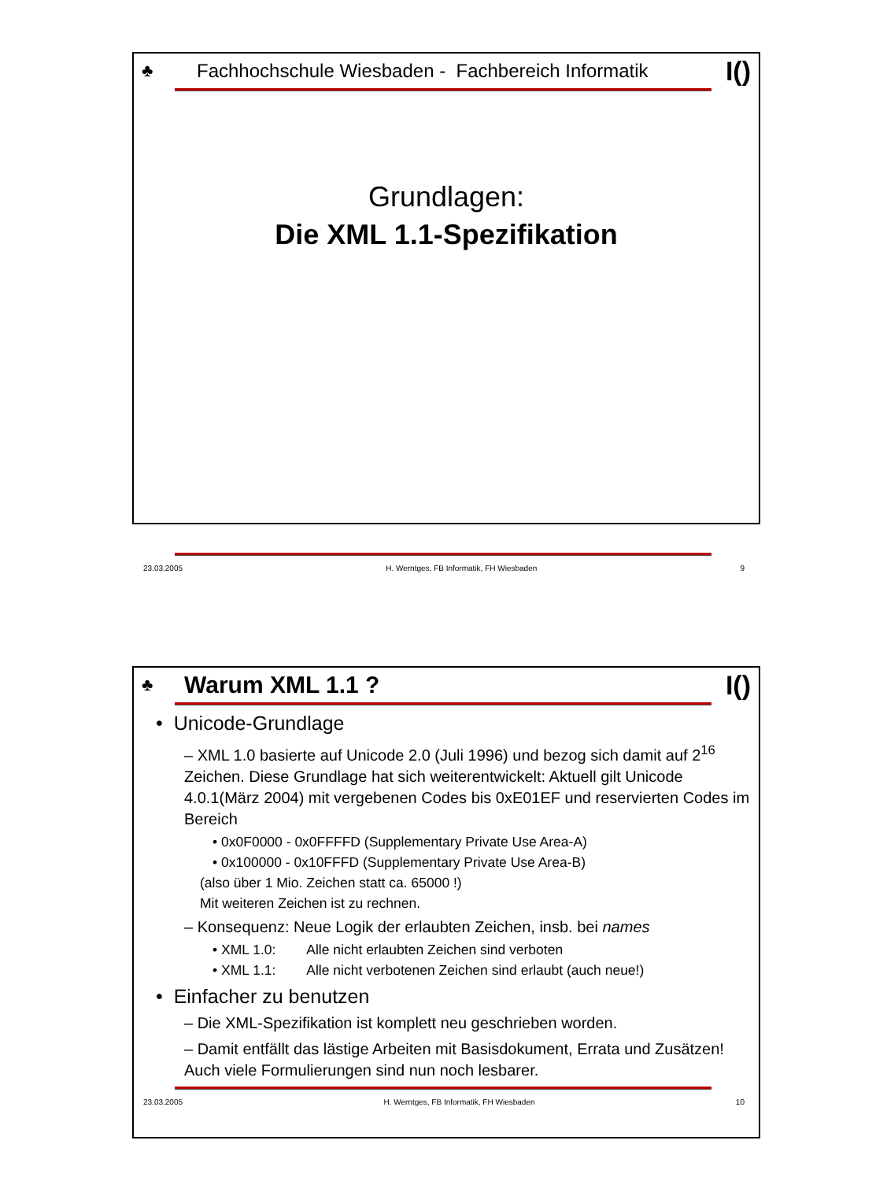♣ Fachhochschule Wiesbaden - Fachbereich Informatik I()
Grundlagen:
Die XML 1.1-Spezifikation
23.03.2005 H. Werntges, FB Informatik, FH Wiesbaden 9
♣ Warum XML 1.1 ? I()
• Unicode-Grundlage
– XML 1.0 basierte auf Unicode 2.0 (Juli 1996) und bezog sich damit auf 2<sup>16</sup> Zeichen. Diese Grundlage hat sich weiterentwickelt: Aktuell gilt Unicode 4.0.1(März 2004) mit vergebenen Codes bis 0xE01EF und reservierten Codes im Bereich
• 0x0F0000 - 0x0FFFFD (Supplementary Private Use Area-A)
• 0x100000 - 0x10FFFD (Supplementary Private Use Area-B)
(also über 1 Mio. Zeichen statt ca. 65000 !)
Mit weiteren Zeichen ist zu rechnen.
– Konsequenz: Neue Logik der erlaubten Zeichen, insb. bei names
• XML 1.0: Alle nicht erlaubten Zeichen sind verboten
• XML 1.1: Alle nicht verbotenen Zeichen sind erlaubt (auch neue!)
• Einfacher zu benutzen
– Die XML-Spezifikation ist komplett neu geschrieben worden.
– Damit entfällt das lästige Arbeiten mit Basisdokument, Errata und Zusätzen! Auch viele Formulierungen sind nun noch lesbarer.
23.03.2005 H. Werntges, FB Informatik, FH Wiesbaden 10